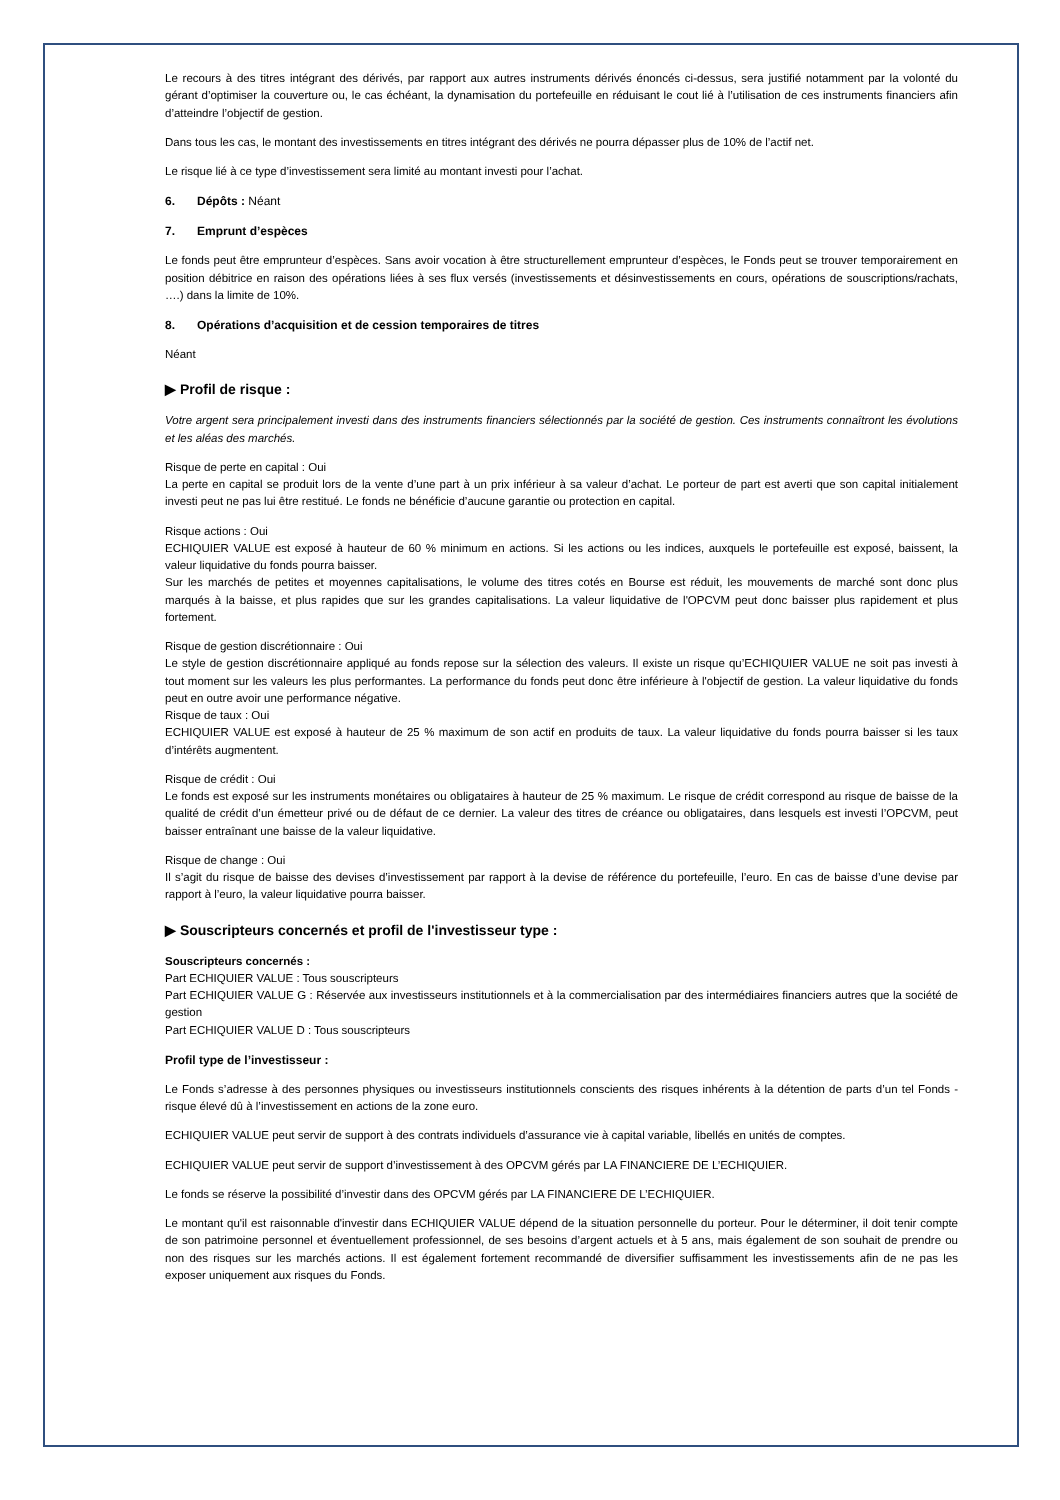Le recours à des titres intégrant des dérivés, par rapport aux autres instruments dérivés énoncés ci-dessus, sera justifié notamment par la volonté du gérant d’optimiser la couverture ou, le cas échéant, la dynamisation du portefeuille en réduisant le cout lié à l’utilisation de ces instruments financiers afin d’atteindre l’objectif de gestion.
Dans tous les cas, le montant des investissements en titres intégrant des dérivés ne pourra dépasser plus de 10% de l’actif net.
Le risque lié à ce type d’investissement sera limité au montant investi pour l’achat.
6. Dépôts : Néant
7. Emprunt d’espèces
Le fonds peut être emprunteur d’espèces. Sans avoir vocation à être structurellement emprunteur d’espèces, le Fonds peut se trouver temporairement en position débitrice en raison des opérations liées à ses flux versés (investissements et désinvestissements en cours, opérations de souscriptions/rachats, ….) dans la limite de 10%.
8. Opérations d’acquisition et de cession temporaires de titres
Néant
▶ Profil de risque :
Votre argent sera principalement investi dans des instruments financiers sélectionnés par la société de gestion. Ces instruments connaîtront les évolutions et les aléas des marchés.
Risque de perte en capital : Oui
La perte en capital se produit lors de la vente d’une part à un prix inférieur à sa valeur d’achat. Le porteur de part est averti que son capital initialement investi peut ne pas lui être restitué. Le fonds ne bénéficie d’aucune garantie ou protection en capital.
Risque actions : Oui
ECHIQUIER VALUE est exposé à hauteur de 60 % minimum en actions. Si les actions ou les indices, auxquels le portefeuille est exposé, baissent, la valeur liquidative du fonds pourra baisser.
Sur les marchés de petites et moyennes capitalisations, le volume des titres cotés en Bourse est réduit, les mouvements de marché sont donc plus marqués à la baisse, et plus rapides que sur les grandes capitalisations. La valeur liquidative de l'OPCVM peut donc baisser plus rapidement et plus fortement.
Risque de gestion discrétionnaire : Oui
Le style de gestion discrétionnaire appliqué au fonds repose sur la sélection des valeurs. Il existe un risque qu’ECHIQUIER VALUE ne soit pas investi à tout moment sur les valeurs les plus performantes. La performance du fonds peut donc être inférieure à l'objectif de gestion. La valeur liquidative du fonds peut en outre avoir une performance négative.
Risque de taux : Oui
ECHIQUIER VALUE est exposé à hauteur de 25 % maximum de son actif en produits de taux. La valeur liquidative du fonds pourra baisser si les taux d’intérêts augmentent.
Risque de crédit : Oui
Le fonds est exposé sur les instruments monétaires ou obligataires à hauteur de 25 % maximum. Le risque de crédit correspond au risque de baisse de la qualité de crédit d’un émetteur privé ou de défaut de ce dernier. La valeur des titres de créance ou obligataires, dans lesquels est investi l’OPCVM, peut baisser entraînant une baisse de la valeur liquidative.
Risque de change : Oui
Il s’agit du risque de baisse des devises d’investissement par rapport à la devise de référence du portefeuille, l’euro. En cas de baisse d’une devise par rapport à l’euro, la valeur liquidative pourra baisser.
▶ Souscripteurs concernés et profil de l'investisseur type :
Souscripteurs concernés :
Part ECHIQUIER VALUE : Tous souscripteurs
Part ECHIQUIER VALUE G : Réservée aux investisseurs institutionnels et à la commercialisation par des intermédiaires financiers autres que la société de gestion
Part ECHIQUIER VALUE D : Tous souscripteurs
Profil type de l’investisseur :
Le Fonds s’adresse à des personnes physiques ou investisseurs institutionnels conscients des risques inhérents à la détention de parts d’un tel Fonds -risque élevé dû à l’investissement en actions de la zone euro.
ECHIQUIER VALUE peut servir de support à des contrats individuels d’assurance vie à capital variable, libellés en unités de comptes.
ECHIQUIER VALUE peut servir de support d’investissement à des OPCVM gérés par LA FINANCIERE DE L’ECHIQUIER.
Le fonds se réserve la possibilité d’investir dans des OPCVM gérés par LA FINANCIERE DE L’ECHIQUIER.
Le montant qu'il est raisonnable d'investir dans ECHIQUIER VALUE dépend de la situation personnelle du porteur. Pour le déterminer, il doit tenir compte de son patrimoine personnel et éventuellement professionnel, de ses besoins d’argent actuels et à 5 ans, mais également de son souhait de prendre ou non des risques sur les marchés actions. Il est également fortement recommandé de diversifier suffisamment les investissements afin de ne pas les exposer uniquement aux risques du Fonds.